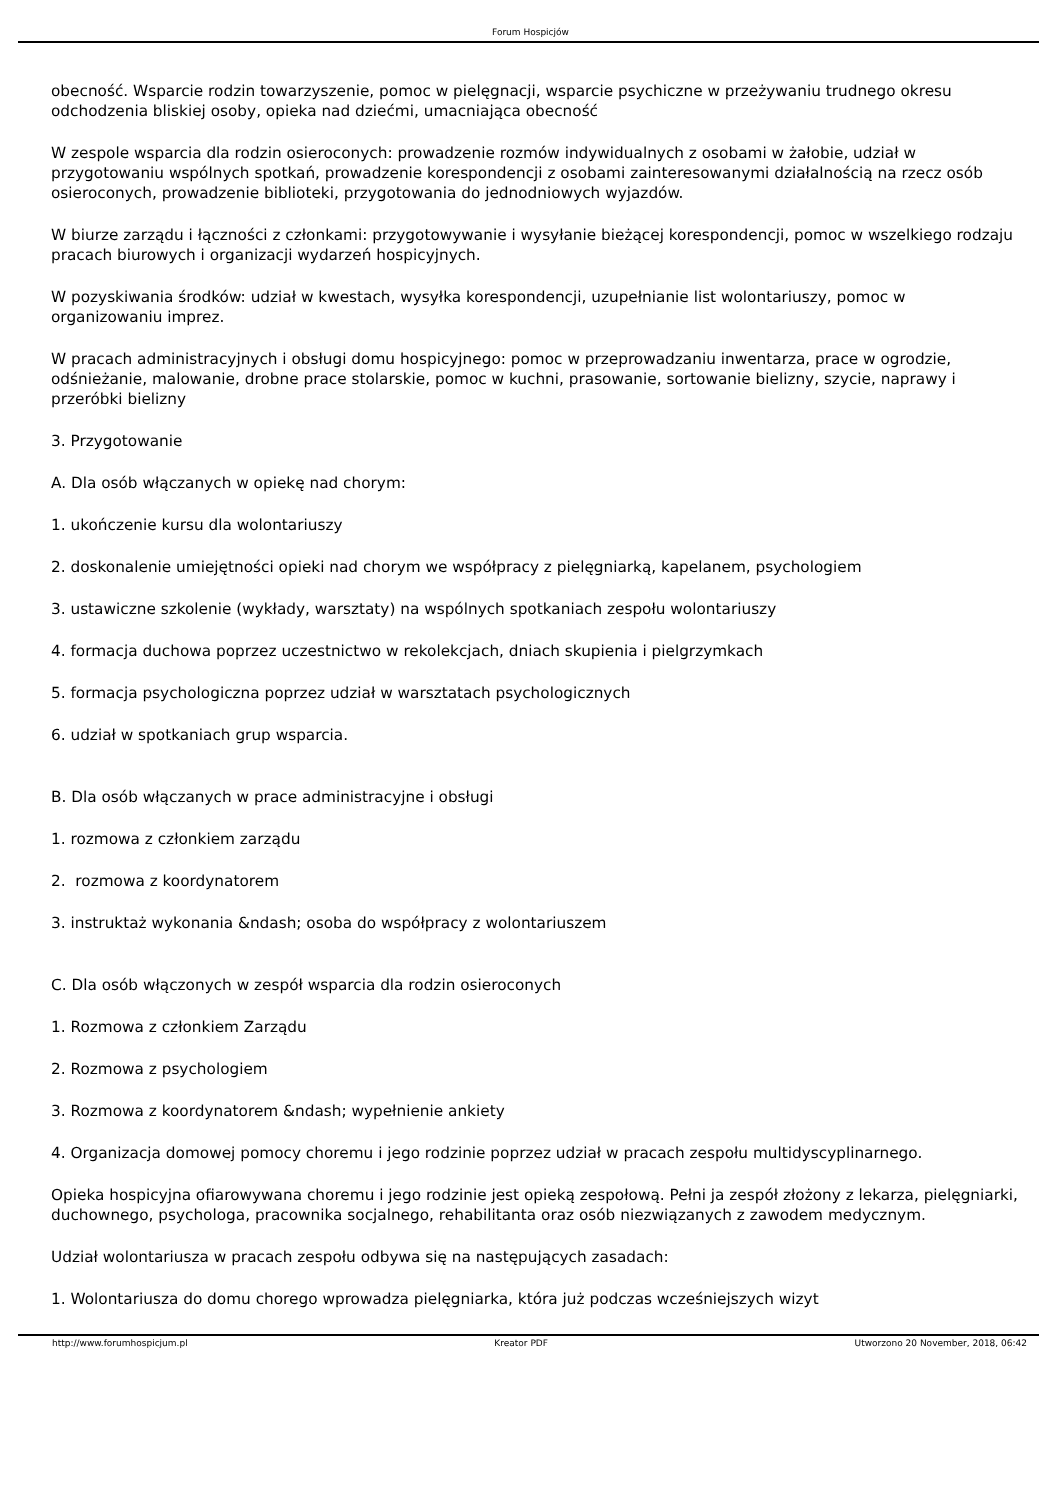Forum Hospicjów
obecność. Wsparcie rodzin towarzyszenie, pomoc w pielęgnacji, wsparcie psychiczne w przeżywaniu trudnego okresu odchodzenia bliskiej osoby, opieka nad dziećmi, umacniająca obecność
W zespole wsparcia dla rodzin osieroconych: prowadzenie rozmów indywidualnych z osobami w żałobie, udział w przygotowaniu wspólnych spotkań, prowadzenie korespondencji z osobami zainteresowanymi działalnością na rzecz osób osieroconych, prowadzenie biblioteki, przygotowania do jednodniowych wyjazdów.
W biurze zarządu i łączności z członkami: przygotowywanie i wysyłanie bieżącej korespondencji, pomoc w wszelkiego rodzaju pracach biurowych i organizacji wydarzeń hospicyjnych.
W pozyskiwania środków: udział w kwestach, wysyłka korespondencji, uzupełnianie list wolontariuszy, pomoc w organizowaniu imprez.
W pracach administracyjnych i obsługi domu hospicyjnego: pomoc w przeprowadzaniu inwentarza, prace w ogrodzie, odśnieżanie, malowanie, drobne prace stolarskie, pomoc w kuchni, prasowanie, sortowanie bielizny, szycie, naprawy i przeróbki bielizny
3. Przygotowanie
A. Dla osób włączanych w opiekę nad chorym:
1. ukończenie kursu dla wolontariuszy
2. doskonalenie umiejętności opieki nad chorym we współpracy z pielęgniarką, kapelanem, psychologiem
3. ustawiczne szkolenie (wykłady, warsztaty) na wspólnych spotkaniach zespołu wolontariuszy
4. formacja duchowa poprzez uczestnictwo w rekolekcjach, dniach skupienia i pielgrzymkach
5. formacja psychologiczna poprzez udział w warsztatach psychologicznych
6. udział w spotkaniach grup wsparcia.
B. Dla osób włączanych w prace administracyjne i obsługi
1. rozmowa z członkiem zarządu
2. rozmowa z koordynatorem
3. instruktaż wykonania &ndash; osoba do współpracy z wolontariuszem
C. Dla osób włączonych w zespół wsparcia dla rodzin osieroconych
1. Rozmowa z członkiem Zarządu
2. Rozmowa z psychologiem
3. Rozmowa z koordynatorem &ndash; wypełnienie ankiety
4. Organizacja domowej pomocy choremu i jego rodzinie poprzez udział w pracach zespołu multidyscyplinarnego.
Opieka hospicyjna ofiarowywana choremu i jego rodzinie jest opieką zespołową. Pełni ja zespół złożony z lekarza, pielęgniarki, duchownego, psychologa, pracownika socjalnego, rehabilitanta oraz osób niezwiązanych z zawodem medycznym.
Udział wolontariusza w pracach zespołu odbywa się na następujących zasadach:
1. Wolontariusza do domu chorego wprowadza pielęgniarka, która już podczas wcześniejszych wizyt
http://www.forumhospicjum.pl Kreator PDF Utworzono 20 November, 2018, 06:42